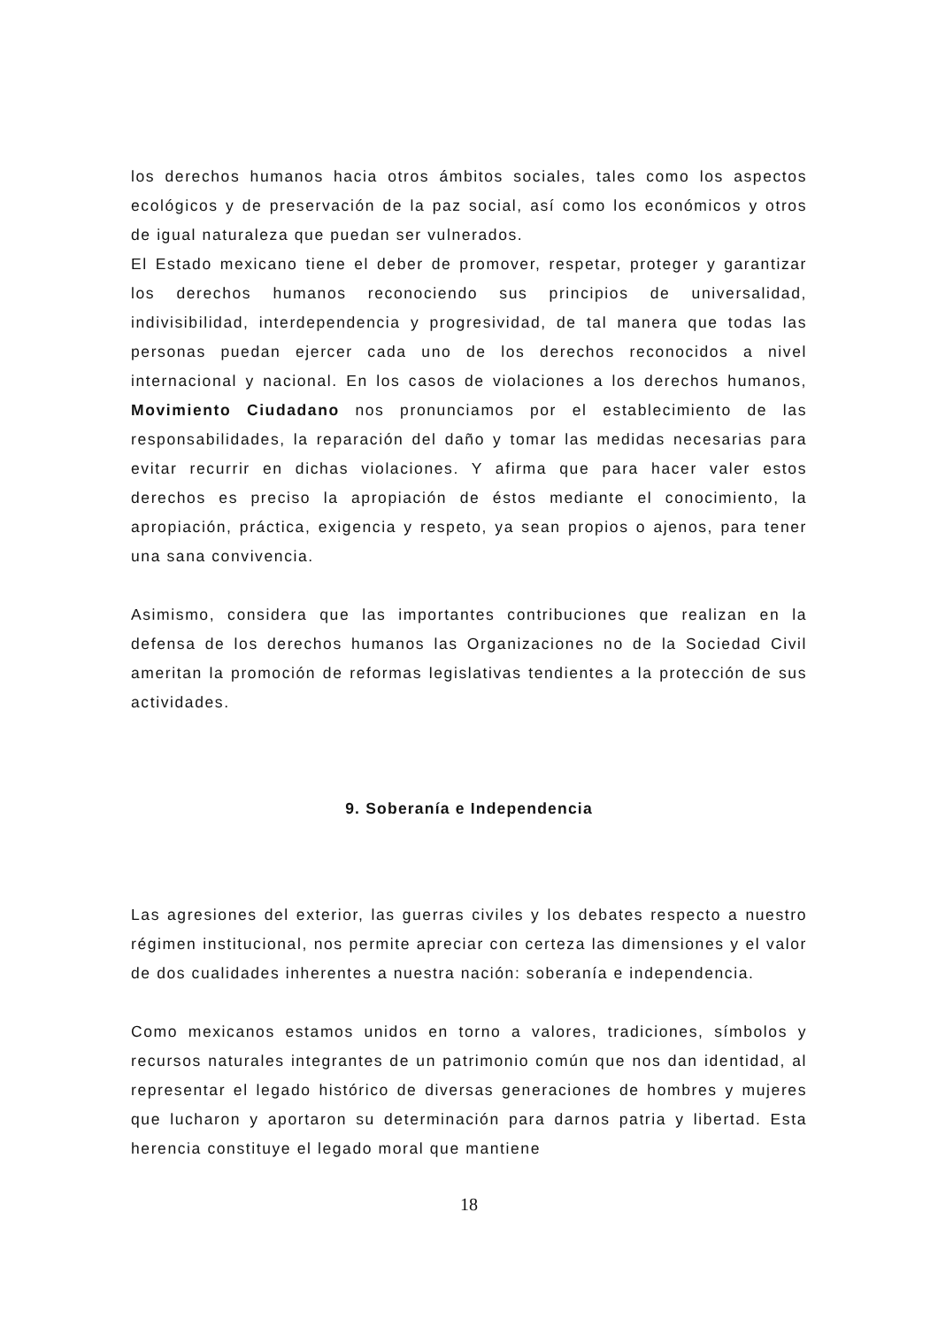los derechos humanos hacia otros ámbitos sociales, tales como los aspectos ecológicos y de preservación de la paz social, así como los económicos y otros de igual naturaleza que puedan ser vulnerados.
El Estado mexicano tiene el deber de promover, respetar, proteger y garantizar los derechos humanos reconociendo sus principios de universalidad, indivisibilidad, interdependencia y progresividad, de tal manera que todas las personas puedan ejercer cada uno de los derechos reconocidos a nivel internacional y nacional. En los casos de violaciones a los derechos humanos, Movimiento Ciudadano nos pronunciamos por el establecimiento de las responsabilidades, la reparación del daño y tomar las medidas necesarias para evitar recurrir en dichas violaciones. Y afirma que para hacer valer estos derechos es preciso la apropiación de éstos mediante el conocimiento, la apropiación, práctica, exigencia y respeto, ya sean propios o ajenos, para tener una sana convivencia.
Asimismo, considera que las importantes contribuciones que realizan en la defensa de los derechos humanos las Organizaciones no de la Sociedad Civil ameritan la promoción de reformas legislativas tendientes a la protección de sus actividades.
9. Soberanía e Independencia
Las agresiones del exterior, las guerras civiles y los debates respecto a nuestro régimen institucional, nos permite apreciar con certeza las dimensiones y el valor de dos cualidades inherentes a nuestra nación: soberanía e independencia.
Como mexicanos estamos unidos en torno a valores, tradiciones, símbolos y recursos naturales integrantes de un patrimonio común que nos dan identidad, al representar el legado histórico de diversas generaciones de hombres y mujeres que lucharon y aportaron su determinación para darnos patria y libertad. Esta herencia constituye el legado moral que mantiene
18